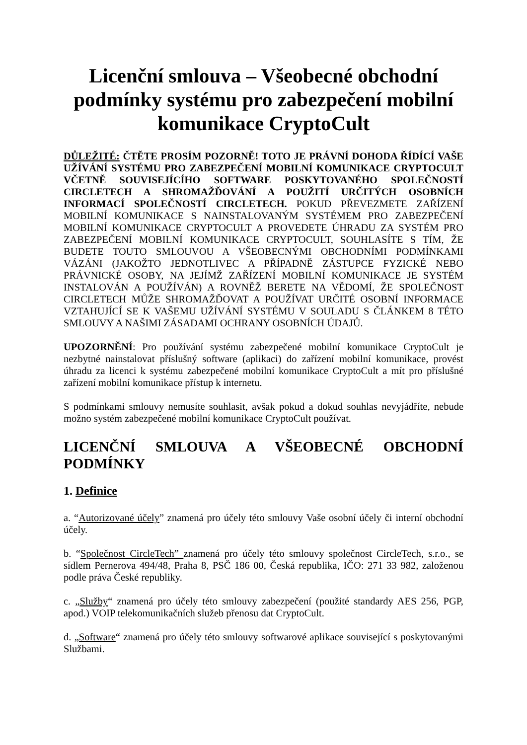Licenční smlouva – Všeobecné obchodní podmínky systému pro zabezpečení mobilní komunikace CryptoCult
DŮLEŽITÉ: ČTĚTE PROSÍM POZORNĚ! TOTO JE PRÁVNÍ DOHODA ŘÍDÍCÍ VAŠE UŽÍVÁNÍ SYSTÉMU PRO ZABEZPEČENÍ MOBILNÍ KOMUNIKACE CRYPTOCULT VČETNĚ SOUVISEJÍCÍHO SOFTWARE POSKYTOVANÉHO SPOLEČNOSTÍ CIRCLETECH A SHROMAŽĎOVÁNÍ A POUŽITÍ URČITÝCH OSOBNÍCH INFORMACÍ SPOLEČNOSTÍ CIRCLETECH. POKUD PŘEVEZMETE ZAŘÍZENÍ MOBILNÍ KOMUNIKACE S NAINSTALOVANÝM SYSTÉMEM PRO ZABEZPEČENÍ MOBILNÍ KOMUNIKACE CRYPTOCULT A PROVEDETE ÚHRADU ZA SYSTÉM PRO ZABEZPEČENÍ MOBILNÍ KOMUNIKACE CRYPTOCULT, SOUHLASÍTE S TÍM, ŽE BUDETE TOUTO SMLOUVOU A VŠEOBECNÝMI OBCHODNÍMI PODMÍNKAMI VÁZÁNI (JAKOŽTO JEDNOTLIVEC A PŘÍPADNĚ ZÁSTUPCE FYZICKÉ NEBO PRÁVNICKÉ OSOBY, NA JEJÍMŽ ZAŘÍZENÍ MOBILNÍ KOMUNIKACE JE SYSTÉM INSTALOVÁN A POUŽÍVÁN) A ROVNĚŽ BERETE NA VĚDOMÍ, ŽE SPOLEČNOST CIRCLETECH MŮŽE SHROMAŽĎOVAT A POUŽÍVAT URČITÉ OSOBNÍ INFORMACE VZTAHUJÍCÍ SE K VAŠEMU UŽÍVÁNÍ SYSTÉMU V SOULADU S ČLÁNKEM 8 TÉTO SMLOUVY A NAŠIMI ZÁSADAMI OCHRANY OSOBNÍCH ÚDAJŮ.
UPOZORNĚNÍ: Pro používání systému zabezpečené mobilní komunikace CryptoCult je nezbytné nainstalovat příslušný software (aplikaci) do zařízení mobilní komunikace, provést úhradu za licenci k systému zabezpečené mobilní komunikace CryptoCult a mít pro příslušné zařízení mobilní komunikace přístup k internetu.
S podmínkami smlouvy nemusíte souhlasit, avšak pokud a dokud souhlas nevyjádříte, nebude možno systém zabezpečené mobilní komunikace CryptoCult používat.
LICENČNÍ SMLOUVA A VŠEOBECNÉ OBCHODNÍ PODMÍNKY
1. Definice
a. “Autorizované účely” znamená pro účely této smlouvy Vaše osobní účely či interní obchodní účely.
b. “Společnost CircleTech” znamená pro účely této smlouvy společnost CircleTech, s.r.o., se sídlem Pernerova 494/48, Praha 8, PSČ 186 00, Česká republika, IČO: 271 33 982, založenou podle práva České republiky.
c. „Služby“ znamená pro účely této smlouvy zabezpečení (použité standardy AES 256, PGP, apod.) VOIP telekomunikačních služeb přenosu dat CryptoCult.
d. „Software“ znamená pro účely této smlouvy softwarové aplikace související s poskytovanými Službami.